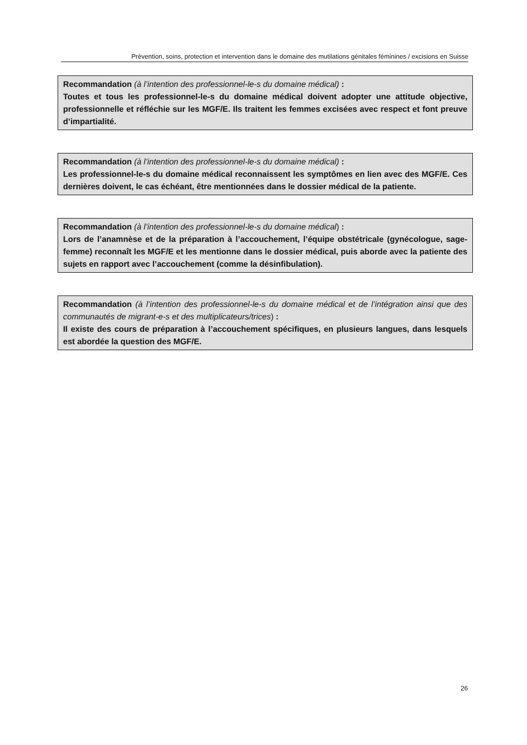Prévention, soins, protection et intervention dans le domaine des mutilations génitales féminines / excisions en Suisse
Recommandation (à l’intention des professionnel-le-s du domaine médical) :
Toutes et tous les professionnel-le-s du domaine médical doivent adopter une attitude objective, professionnelle et réfléchie sur les MGF/E. Ils traitent les femmes excisées avec respect et font preuve d’impartialité.
Recommandation (à l’intention des professionnel-le-s du domaine médical) :
Les professionnel-le-s du domaine médical reconnaissent les symptômes en lien avec des MGF/E. Ces dernières doivent, le cas échéant, être mentionnées dans le dossier médical de la patiente.
Recommandation (à l’intention des professionnel-le-s du domaine médical) :
Lors de l’anamnèse et de la préparation à l’accouchement, l’équipe obstétricale (gynéco­logue, sage-femme) reconnaît les MGF/E et les mentionne dans le dossier médical, puis aborde avec la patiente des sujets en rapport avec l’accouchement (comme la désinfibula­tion).
Recommandation (à l’intention des professionnel-le-s du domaine médical et de l’intégration ainsi que des communautés de migrant-e-s et des multiplicateurs/trices) :
Il existe des cours de préparation à l’accouchement spécifiques, en plusieurs langues, dans lesquels est abordée la question des MGF/E.
26